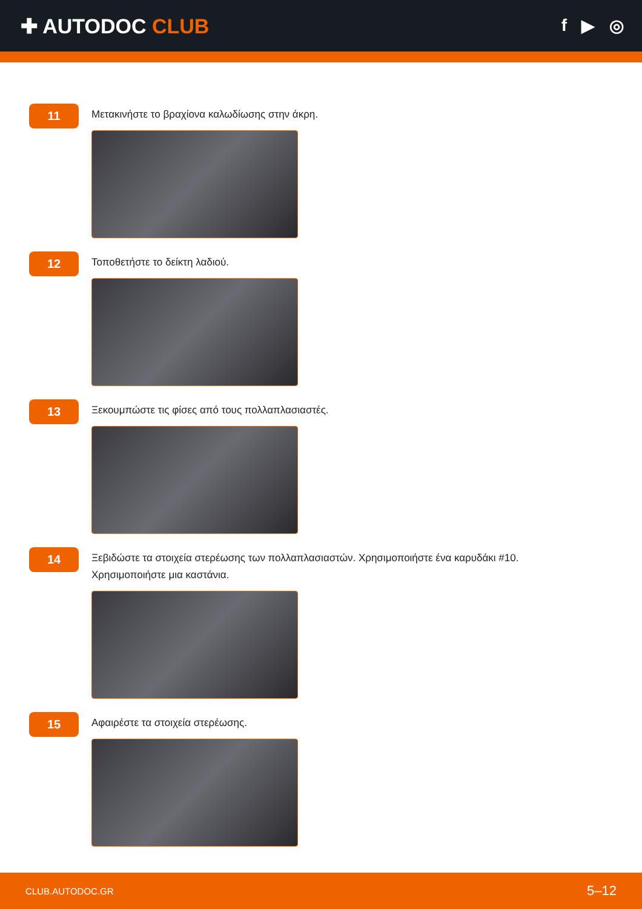✚ AUTODOC CLUB
f ▶ ◎
11
Μετακινήστε το βραχίονα καλωδίωσης στην άκρη.
12
Τοποθετήστε το δείκτη λαδιού.
13
Ξεκουμπώστε τις φίσες από τους πολλαπλασιαστές.
14
Ξεβιδώστε τα στοιχεία στερέωσης των πολλαπλασιαστών. Χρησιμοποιήστε ένα καρυδάκι #10. Χρησιμοποιήστε μια καστάνια.
15
Αφαιρέστε τα στοιχεία στερέωσης.
CLUB.AUTODOC.GR 5–12